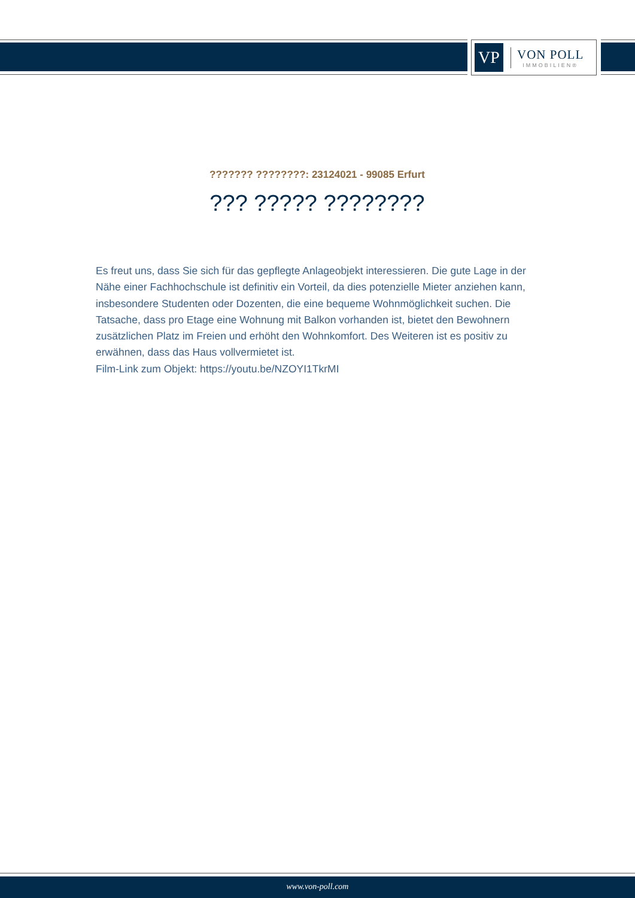VP
VON POLL
IMMOBILIEN®
??????? ????????: 23124021 - 99085 Erfurt
??? ????? ????????
Es freut uns, dass Sie sich für das gepflegte Anlageobjekt interessieren. Die gute Lage in der Nähe einer Fachhochschule ist definitiv ein Vorteil, da dies potenzielle Mieter anziehen kann, insbesondere Studenten oder Dozenten, die eine bequeme Wohnmöglichkeit suchen. Die Tatsache, dass pro Etage eine Wohnung mit Balkon vorhanden ist, bietet den Bewohnern zusätzlichen Platz im Freien und erhöht den Wohnkomfort. Des Weiteren ist es positiv zu erwähnen, dass das Haus vollvermietet ist.
Film-Link zum Objekt: https://youtu.be/NZOYI1TkrMI
www.von-poll.com